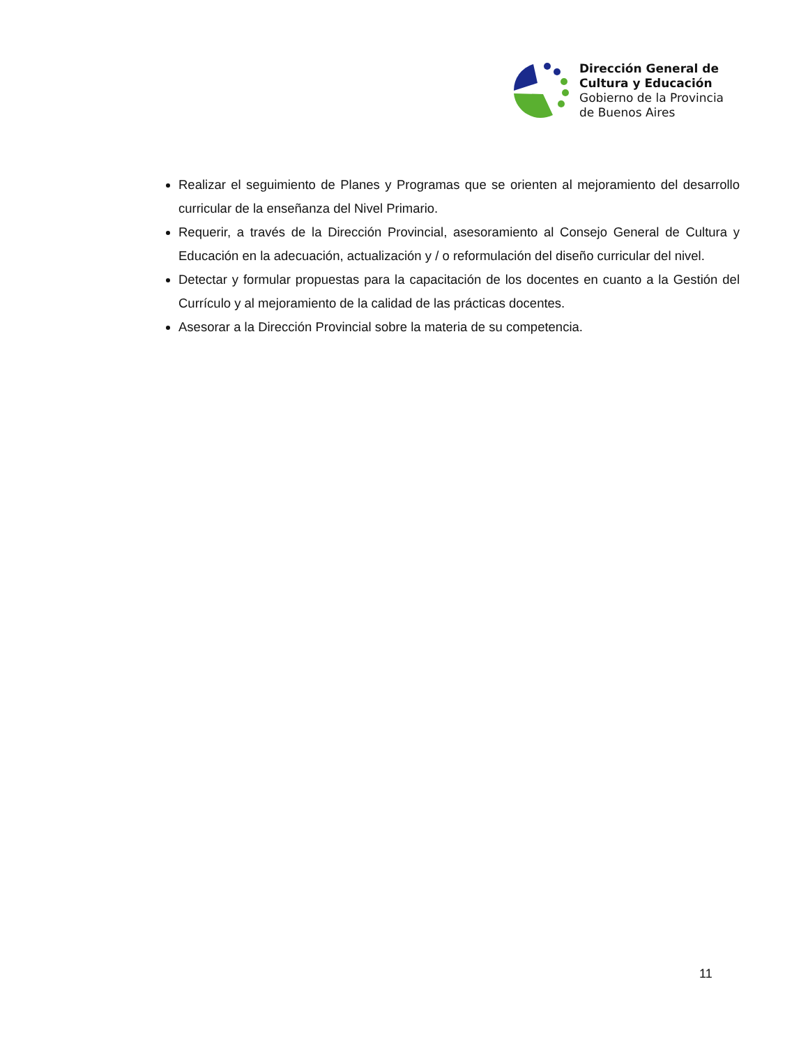Dirección General de
Cultura y Educación
Gobierno de la Provincia
de Buenos Aires
Realizar el seguimiento de Planes y Programas que se orienten al mejoramiento del desarrollo curricular de la enseñanza del Nivel Primario.
Requerir, a través de la Dirección Provincial, asesoramiento al Consejo General de Cultura y Educación en la adecuación, actualización y / o reformulación del diseño curricular del nivel.
Detectar y formular propuestas para la capacitación de los docentes en cuanto a la Gestión del Currículo y al mejoramiento de la calidad de las prácticas docentes.
Asesorar a la Dirección Provincial sobre la materia de su competencia.
11